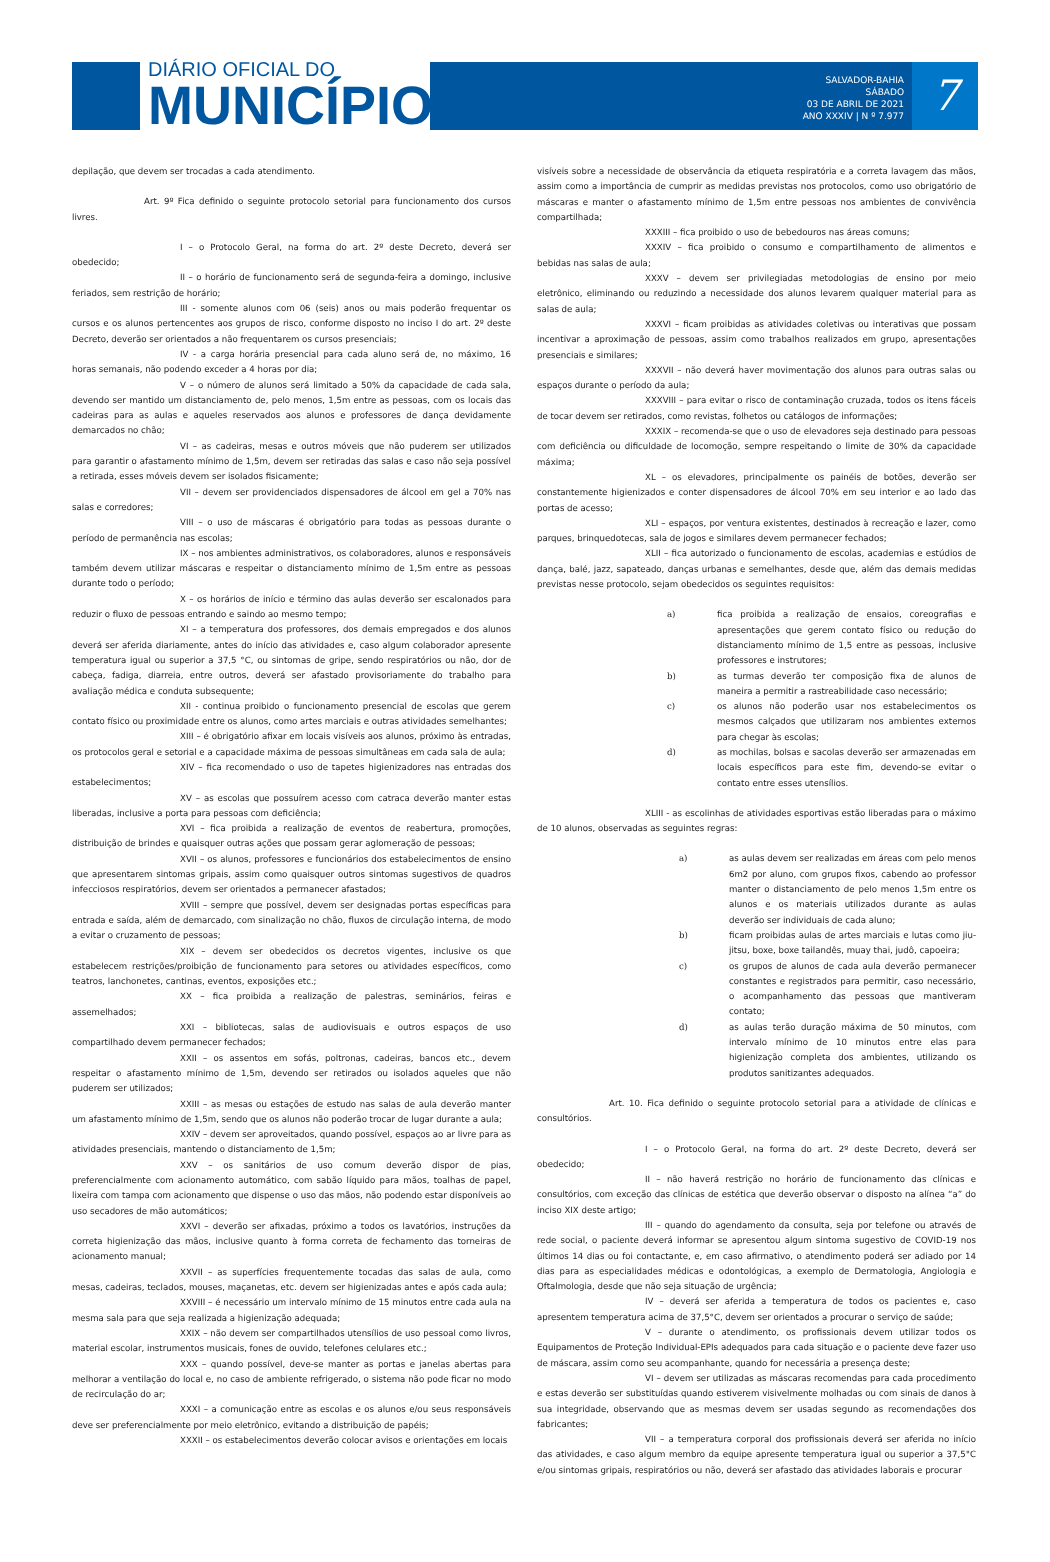DIÁRIO OFICIAL DO
MUNICÍPIO
SALVADOR-BAHIA
SÁBADO
03 DE ABRIL DE 2021
ANO XXXIV | N º 7.977
7
depilação, que devem ser trocadas a cada atendimento.
Art. 9º Fica definido o seguinte protocolo setorial para funcionamento dos cursos livres.
I – o Protocolo Geral, na forma do art. 2º deste Decreto, deverá ser obedecido;
II – o horário de funcionamento será de segunda-feira a domingo, inclusive feriados, sem restrição de horário;
III - somente alunos com 06 (seis) anos ou mais poderão frequentar os cursos e os alunos pertencentes aos grupos de risco, conforme disposto no inciso I do art. 2º deste Decreto, deverão ser orientados a não frequentarem os cursos presenciais;
IV - a carga horária presencial para cada aluno será de, no máximo, 16 horas semanais, não podendo exceder a 4 horas por dia;
V – o número de alunos será limitado a 50% da capacidade de cada sala, devendo ser mantido um distanciamento de, pelo menos, 1,5m entre as pessoas, com os locais das cadeiras para as aulas e aqueles reservados aos alunos e professores de dança devidamente demarcados no chão;
VI – as cadeiras, mesas e outros móveis que não puderem ser utilizados para garantir o afastamento mínimo de 1,5m, devem ser retiradas das salas e caso não seja possível a retirada, esses móveis devem ser isolados fisicamente;
VII – devem ser providenciados dispensadores de álcool em gel a 70% nas salas e corredores;
VIII – o uso de máscaras é obrigatório para todas as pessoas durante o período de permanência nas escolas;
IX – nos ambientes administrativos, os colaboradores, alunos e responsáveis também devem utilizar máscaras e respeitar o distanciamento mínimo de 1,5m entre as pessoas durante todo o período;
X – os horários de início e término das aulas deverão ser escalonados para reduzir o fluxo de pessoas entrando e saindo ao mesmo tempo;
XI – a temperatura dos professores, dos demais empregados e dos alunos deverá ser aferida diariamente, antes do início das atividades e, caso algum colaborador apresente temperatura igual ou superior a 37,5 °C, ou sintomas de gripe, sendo respiratórios ou não, dor de cabeça, fadiga, diarreia, entre outros, deverá ser afastado provisoriamente do trabalho para avaliação médica e conduta subsequente;
XII - continua proibido o funcionamento presencial de escolas que gerem contato físico ou proximidade entre os alunos, como artes marciais e outras atividades semelhantes;
XIII – é obrigatório afixar em locais visíveis aos alunos, próximo às entradas, os protocolos geral e setorial e a capacidade máxima de pessoas simultâneas em cada sala de aula;
XIV – fica recomendado o uso de tapetes higienizadores nas entradas dos estabelecimentos;
XV – as escolas que possuírem acesso com catraca deverão manter estas liberadas, inclusive a porta para pessoas com deficiência;
XVI – fica proibida a realização de eventos de reabertura, promoções, distribuição de brindes e quaisquer outras ações que possam gerar aglomeração de pessoas;
XVII – os alunos, professores e funcionários dos estabelecimentos de ensino que apresentarem sintomas gripais, assim como quaisquer outros sintomas sugestivos de quadros infecciosos respiratórios, devem ser orientados a permanecer afastados;
XVIII – sempre que possível, devem ser designadas portas específicas para entrada e saída, além de demarcado, com sinalização no chão, fluxos de circulação interna, de modo a evitar o cruzamento de pessoas;
XIX – devem ser obedecidos os decretos vigentes, inclusive os que estabelecem restrições/proibição de funcionamento para setores ou atividades específicos, como teatros, lanchonetes, cantinas, eventos, exposições etc.;
XX – fica proibida a realização de palestras, seminários, feiras e assemelhados;
XXI – bibliotecas, salas de audiovisuais e outros espaços de uso compartilhado devem permanecer fechados;
XXII – os assentos em sofás, poltronas, cadeiras, bancos etc., devem respeitar o afastamento mínimo de 1,5m, devendo ser retirados ou isolados aqueles que não puderem ser utilizados;
XXIII – as mesas ou estações de estudo nas salas de aula deverão manter um afastamento mínimo de 1,5m, sendo que os alunos não poderão trocar de lugar durante a aula;
XXIV – devem ser aproveitados, quando possível, espaços ao ar livre para as atividades presenciais, mantendo o distanciamento de 1,5m;
XXV – os sanitários de uso comum deverão dispor de pias, preferencialmente com acionamento automático, com sabão líquido para mãos, toalhas de papel, lixeira com tampa com acionamento que dispense o uso das mãos, não podendo estar disponíveis ao uso secadores de mão automáticos;
XXVI – deverão ser afixadas, próximo a todos os lavatórios, instruções da correta higienização das mãos, inclusive quanto à forma correta de fechamento das torneiras de acionamento manual;
XXVII – as superfícies frequentemente tocadas das salas de aula, como mesas, cadeiras, teclados, mouses, maçanetas, etc. devem ser higienizadas antes e após cada aula;
XXVIII – é necessário um intervalo mínimo de 15 minutos entre cada aula na mesma sala para que seja realizada a higienização adequada;
XXIX – não devem ser compartilhados utensílios de uso pessoal como livros, material escolar, instrumentos musicais, fones de ouvido, telefones celulares etc.;
XXX – quando possível, deve-se manter as portas e janelas abertas para melhorar a ventilação do local e, no caso de ambiente refrigerado, o sistema não pode ficar no modo de recirculação do ar;
XXXI – a comunicação entre as escolas e os alunos e/ou seus responsáveis deve ser preferencialmente por meio eletrônico, evitando a distribuição de papéis;
XXXII – os estabelecimentos deverão colocar avisos e orientações em locais
visíveis sobre a necessidade de observância da etiqueta respiratória e a correta lavagem das mãos, assim como a importância de cumprir as medidas previstas nos protocolos, como uso obrigatório de máscaras e manter o afastamento mínimo de 1,5m entre pessoas nos ambientes de convivência compartilhada;
XXXIII – fica proibido o uso de bebedouros nas áreas comuns;
XXXIV – fica proibido o consumo e compartilhamento de alimentos e bebidas nas salas de aula;
XXXV – devem ser privilegiadas metodologias de ensino por meio eletrônico, eliminando ou reduzindo a necessidade dos alunos levarem qualquer material para as salas de aula;
XXXVI – ficam proibidas as atividades coletivas ou interativas que possam incentivar a aproximação de pessoas, assim como trabalhos realizados em grupo, apresentações presenciais e similares;
XXXVII – não deverá haver movimentação dos alunos para outras salas ou espaços durante o período da aula;
XXXVIII – para evitar o risco de contaminação cruzada, todos os itens fáceis de tocar devem ser retirados, como revistas, folhetos ou catálogos de informações;
XXXIX – recomenda-se que o uso de elevadores seja destinado para pessoas com deficiência ou dificuldade de locomoção, sempre respeitando o limite de 30% da capacidade máxima;
XL – os elevadores, principalmente os painéis de botões, deverão ser constantemente higienizados e conter dispensadores de álcool 70% em seu interior e ao lado das portas de acesso;
XLI – espaços, por ventura existentes, destinados à recreação e lazer, como parques, brinquedotecas, sala de jogos e similares devem permanecer fechados;
XLII – fica autorizado o funcionamento de escolas, academias e estúdios de dança, balé, jazz, sapateado, danças urbanas e semelhantes, desde que, além das demais medidas previstas nesse protocolo, sejam obedecidos os seguintes requisitos:
a) fica proibida a realização de ensaios, coreografias e apresentações que gerem contato físico ou redução do distanciamento mínimo de 1,5 entre as pessoas, inclusive professores e instrutores;
b) as turmas deverão ter composição fixa de alunos de maneira a permitir a rastreabilidade caso necessário;
c) os alunos não poderão usar nos estabelecimentos os mesmos calçados que utilizaram nos ambientes externos para chegar às escolas;
d) as mochilas, bolsas e sacolas deverão ser armazenadas em locais específicos para este fim, devendo-se evitar o contato entre esses utensílios.
XLIII - as escolinhas de atividades esportivas estão liberadas para o máximo de 10 alunos, observadas as seguintes regras:
a) as aulas devem ser realizadas em áreas com pelo menos 6m2 por aluno, com grupos fixos, cabendo ao professor manter o distanciamento de pelo menos 1,5m entre os alunos e os materiais utilizados durante as aulas deverão ser individuais de cada aluno;
b) ficam proibidas aulas de artes marciais e lutas como jiu-jitsu, boxe, boxe tailandês, muay thai, judô, capoeira;
c) os grupos de alunos de cada aula deverão permanecer constantes e registrados para permitir, caso necessário, o acompanhamento das pessoas que mantiveram contato;
d) as aulas terão duração máxima de 50 minutos, com intervalo mínimo de 10 minutos entre elas para higienização completa dos ambientes, utilizando os produtos sanitizantes adequados.
Art. 10. Fica definido o seguinte protocolo setorial para a atividade de clínicas e consultórios.
I – o Protocolo Geral, na forma do art. 2º deste Decreto, deverá ser obedecido;
II – não haverá restrição no horário de funcionamento das clínicas e consultórios, com exceção das clínicas de estética que deverão observar o disposto na alínea “a” do inciso XIX deste artigo;
III – quando do agendamento da consulta, seja por telefone ou através de rede social, o paciente deverá informar se apresentou algum sintoma sugestivo de COVID-19 nos últimos 14 dias ou foi contactante, e, em caso afirmativo, o atendimento poderá ser adiado por 14 dias para as especialidades médicas e odontológicas, a exemplo de Dermatologia, Angiologia e Oftalmologia, desde que não seja situação de urgência;
IV – deverá ser aferida a temperatura de todos os pacientes e, caso apresentem temperatura acima de 37,5°C, devem ser orientados a procurar o serviço de saúde;
V – durante o atendimento, os profissionais devem utilizar todos os Equipamentos de Proteção Individual-EPIs adequados para cada situação e o paciente deve fazer uso de máscara, assim como seu acompanhante, quando for necessária a presença deste;
VI – devem ser utilizadas as máscaras recomendas para cada procedimento e estas deverão ser substituídas quando estiverem visivelmente molhadas ou com sinais de danos à sua integridade, observando que as mesmas devem ser usadas segundo as recomendações dos fabricantes;
VII – a temperatura corporal dos profissionais deverá ser aferida no início das atividades, e caso algum membro da equipe apresente temperatura igual ou superior a 37,5°C e/ou sintomas gripais, respiratórios ou não, deverá ser afastado das atividades laborais e procurar